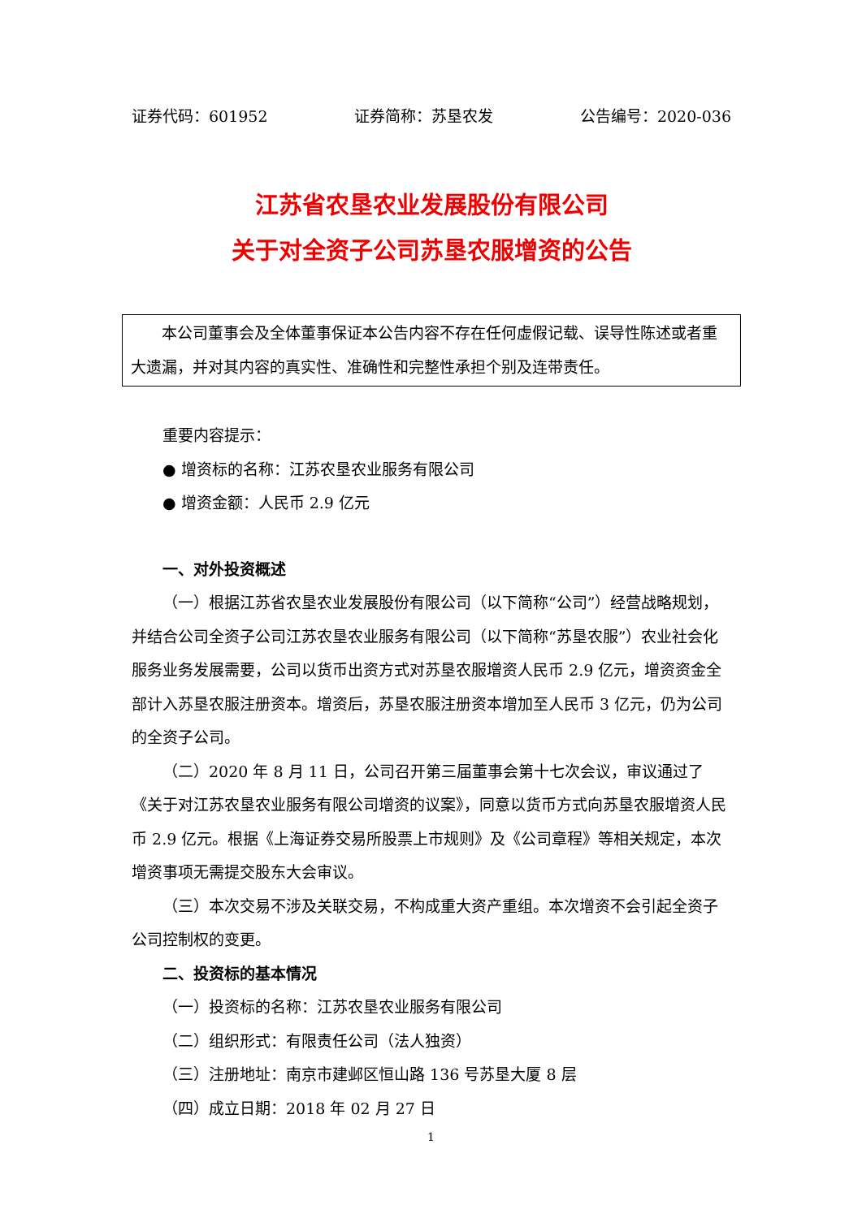证券代码：601952 证券简称：苏垦农发 公告编号：2020-036
江苏省农垦农业发展股份有限公司
关于对全资子公司苏垦农服增资的公告
本公司董事会及全体董事保证本公告内容不存在任何虚假记载、误导性陈述或者重大遗漏，并对其内容的真实性、准确性和完整性承担个别及连带责任。
重要内容提示：
● 增资标的名称：江苏农垦农业服务有限公司
● 增资金额：人民币 2.9 亿元
一、对外投资概述
（一）根据江苏省农垦农业发展股份有限公司（以下简称“公司”）经营战略规划，并结合公司全资子公司江苏农垦农业服务有限公司（以下简称“苏垦农服”）农业社会化服务业务发展需要，公司以货币出资方式对苏垦农服增资人民币 2.9 亿元，增资资金全部计入苏垦农服注册资本。增资后，苏垦农服注册资本增加至人民币 3 亿元，仍为公司的全资子公司。
（二）2020 年 8 月 11 日，公司召开第三届董事会第十七次会议，审议通过了《关于对江苏农垦农业服务有限公司增资的议案》，同意以货币方式向苏垦农服增资人民币 2.9 亿元。根据《上海证券交易所股票上市规则》及《公司章程》等相关规定，本次增资事项无需提交股东大会审议。
（三）本次交易不涉及关联交易，不构成重大资产重组。本次增资不会引起全资子公司控制权的变更。
二、投资标的基本情况
（一）投资标的名称：江苏农垦农业服务有限公司
（二）组织形式：有限责任公司（法人独资）
（三）注册地址：南京市建邺区恒山路 136 号苏垦大厦 8 层
（四）成立日期：2018 年 02 月 27 日
1